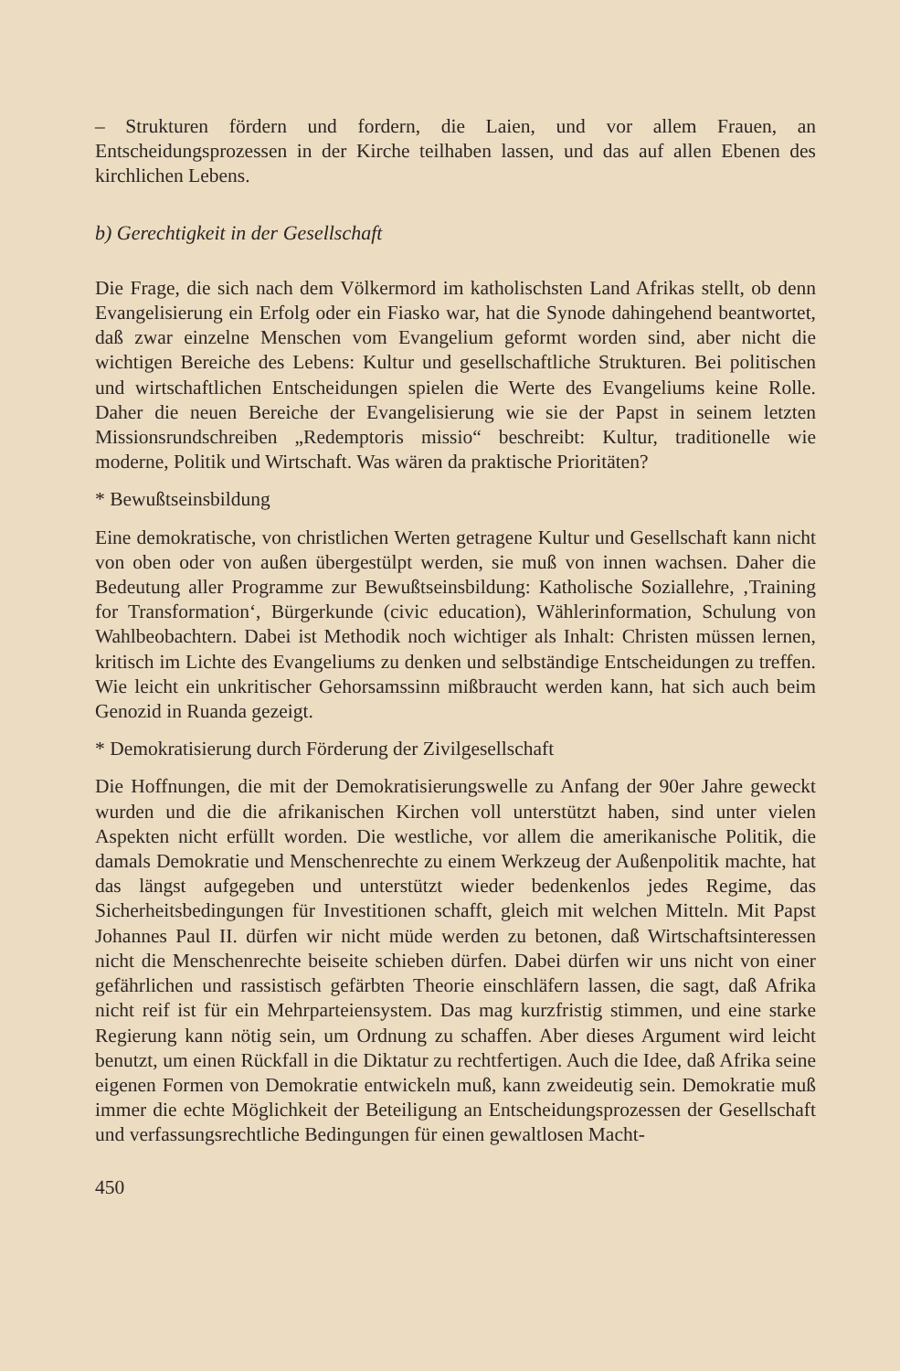– Strukturen fördern und fordern, die Laien, und vor allem Frauen, an Entscheidungsprozessen in der Kirche teilhaben lassen, und das auf allen Ebenen des kirchlichen Lebens.
b) Gerechtigkeit in der Gesellschaft
Die Frage, die sich nach dem Völkermord im katholischsten Land Afrikas stellt, ob denn Evangelisierung ein Erfolg oder ein Fiasko war, hat die Synode dahingehend beantwortet, daß zwar einzelne Menschen vom Evangelium geformt worden sind, aber nicht die wichtigen Bereiche des Lebens: Kultur und gesellschaftliche Strukturen. Bei politischen und wirtschaftlichen Entscheidungen spielen die Werte des Evangeliums keine Rolle. Daher die neuen Bereiche der Evangelisierung wie sie der Papst in seinem letzten Missionsrundschreiben „Redemptoris missio“ beschreibt: Kultur, traditionelle wie moderne, Politik und Wirtschaft. Was wären da praktische Prioritäten?
* Bewußtseinsbildung
Eine demokratische, von christlichen Werten getragene Kultur und Gesellschaft kann nicht von oben oder von außen übergestülpt werden, sie muß von innen wachsen. Daher die Bedeutung aller Programme zur Bewußtseinsbildung: Katholische Soziallehre, ‚Training for Transformation‘, Bürgerkunde (civic education), Wählerinformation, Schulung von Wahlbeobachtern. Dabei ist Methodik noch wichtiger als Inhalt: Christen müssen lernen, kritisch im Lichte des Evangeliums zu denken und selbständige Entscheidungen zu treffen. Wie leicht ein unkritischer Gehorsamssinn mißbraucht werden kann, hat sich auch beim Genozid in Ruanda gezeigt.
* Demokratisierung durch Förderung der Zivilgesellschaft
Die Hoffnungen, die mit der Demokratisierungswelle zu Anfang der 90er Jahre geweckt wurden und die die afrikanischen Kirchen voll unterstützt haben, sind unter vielen Aspekten nicht erfüllt worden. Die westliche, vor allem die amerikanische Politik, die damals Demokratie und Menschenrechte zu einem Werkzeug der Außenpolitik machte, hat das längst aufgegeben und unterstützt wieder bedenkenlos jedes Regime, das Sicherheitsbedingungen für Investitionen schafft, gleich mit welchen Mitteln. Mit Papst Johannes Paul II. dürfen wir nicht müde werden zu betonen, daß Wirtschaftsinteressen nicht die Menschenrechte beiseite schieben dürfen. Dabei dürfen wir uns nicht von einer gefährlichen und rassistisch gefärbten Theorie einschläfern lassen, die sagt, daß Afrika nicht reif ist für ein Mehrparteiensystem. Das mag kurzfristig stimmen, und eine starke Regierung kann nötig sein, um Ordnung zu schaffen. Aber dieses Argument wird leicht benutzt, um einen Rückfall in die Diktatur zu rechtfertigen. Auch die Idee, daß Afrika seine eigenen Formen von Demokratie entwickeln muß, kann zweideutig sein. Demokratie muß immer die echte Möglichkeit der Beteiligung an Entscheidungsprozessen der Gesellschaft und verfassungsrechtliche Bedingungen für einen gewaltlosen Macht-
450